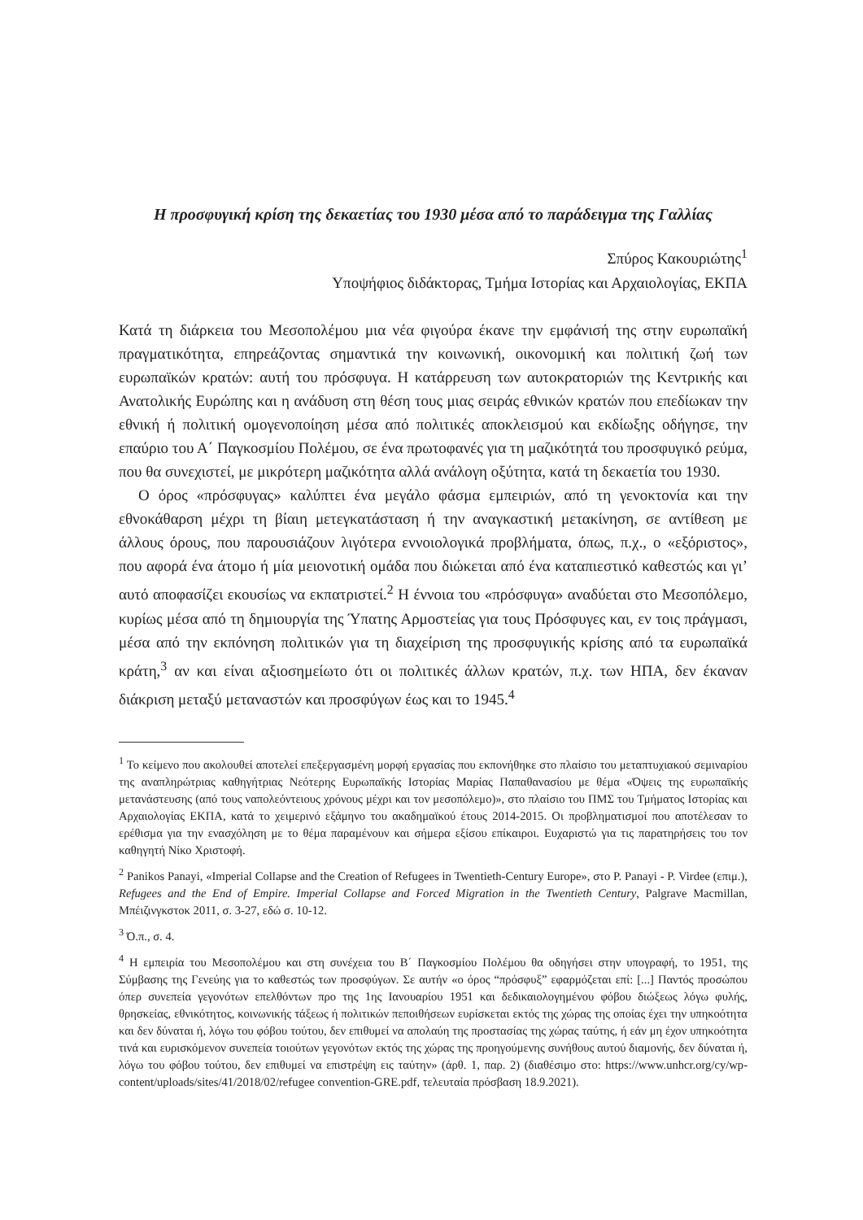Η προσφυγική κρίση της δεκαετίας του 1930 μέσα από το παράδειγμα της Γαλλίας
Σπύρος Κακουριώτης<sup>1</sup>
Υποψήφιος διδάκτορας, Τμήμα Ιστορίας και Αρχαιολογίας, ΕΚΠΑ
Κατά τη διάρκεια του Μεσοπολέμου μια νέα φιγούρα έκανε την εμφάνισή της στην ευρωπαϊκή πραγματικότητα, επηρεάζοντας σημαντικά την κοινωνική, οικονομική και πολιτική ζωή των ευρωπαϊκών κρατών: αυτή του πρόσφυγα. Η κατάρρευση των αυτοκρατοριών της Κεντρικής και Ανατολικής Ευρώπης και η ανάδυση στη θέση τους μιας σειράς εθνικών κρατών που επεδίωκαν την εθνική ή πολιτική ομογενοποίηση μέσα από πολιτικές αποκλεισμού και εκδίωξης οδήγησε, την επαύριο του Α΄ Παγκοσμίου Πολέμου, σε ένα πρωτοφανές για τη μαζικότητά του προσφυγικό ρεύμα, που θα συνεχιστεί, με μικρότερη μαζικότητα αλλά ανάλογη οξύτητα, κατά τη δεκαετία του 1930.
Ο όρος «πρόσφυγας» καλύπτει ένα μεγάλο φάσμα εμπειριών, από τη γενοκτονία και την εθνοκάθαρση μέχρι τη βίαιη μετεγκατάσταση ή την αναγκαστική μετακίνηση, σε αντίθεση με άλλους όρους, που παρουσιάζουν λιγότερα εννοιολογικά προβλήματα, όπως, π.χ., ο «εξόριστος», που αφορά ένα άτομο ή μία μειονοτική ομάδα που διώκεται από ένα καταπιεστικό καθεστώς και γι’ αυτό αποφασίζει εκουσίως να εκπατριστεί.<sup>2</sup> Η έννοια του «πρόσφυγα» αναδύεται στο Μεσοπόλεμο, κυρίως μέσα από τη δημιουργία της Ύπατης Αρμοστείας για τους Πρόσφυγες και, εν τοις πράγμασι, μέσα από την εκπόνηση πολιτικών για τη διαχείριση της προσφυγικής κρίσης από τα ευρωπαϊκά κράτη,<sup>3</sup> αν και είναι αξιοσημείωτο ότι οι πολιτικές άλλων κρατών, π.χ. των ΗΠΑ, δεν έκαναν διάκριση μεταξύ μεταναστών και προσφύγων έως και το 1945.<sup>4</sup>
<sup>1</sup> Το κείμενο που ακολουθεί αποτελεί επεξεργασμένη μορφή εργασίας που εκπονήθηκε στο πλαίσιο του μεταπτυχιακού σεμιναρίου της αναπληρώτριας καθηγήτριας Νεότερης Ευρωπαϊκής Ιστορίας Μαρίας Παπαθανασίου με θέμα «Όψεις της ευρωπαϊκής μετανάστευσης (από τους ναπολεόντειους χρόνους μέχρι και τον μεσοπόλεμο)», στο πλαίσιο του ΠΜΣ του Τμήματος Ιστορίας και Αρχαιολογίας ΕΚΠΑ, κατά το χειμερινό εξάμηνο του ακαδημαϊκού έτους 2014-2015. Οι προβληματισμοί που αποτέλεσαν το ερέθισμα για την ενασχόληση με το θέμα παραμένουν και σήμερα εξίσου επίκαιροι. Ευχαριστώ για τις παρατηρήσεις του τον καθηγητή Νίκο Χριστοφή.
<sup>2</sup> Panikos Panayi, «Imperial Collapse and the Creation of Refugees in Twentieth-Century Europe», στο P. Panayi - P. Virdee (επιμ.), Refugees and the End of Empire. Imperial Collapse and Forced Migration in the Twentieth Century, Palgrave Macmillan, Μπέιζινγκστοκ 2011, σ. 3-27, εδώ σ. 10-12.
<sup>3</sup> Ό.π., σ. 4.
<sup>4</sup> Η εμπειρία του Μεσοπολέμου και στη συνέχεια του Β΄ Παγκοσμίου Πολέμου θα οδηγήσει στην υπογραφή, το 1951, της Σύμβασης της Γενεύης για το καθεστώς των προσφύγων. Σε αυτήν «ο όρος “πρόσφυξ” εφαρμόζεται επί: [...] Παντός προσώπου όπερ συνεπεία γεγονότων επελθόντων προ της 1ης Ιανουαρίου 1951 και δεδικαιολογημένου φόβου διώξεως λόγω φυλής, θρησκείας, εθνικότητος, κοινωνικής τάξεως ή πολιτικών πεποιθήσεων ευρίσκεται εκτός της χώρας της οποίας έχει την υπηκοότητα και δεν δύναται ή, λόγω του φόβου τούτου, δεν επιθυμεί να απολαύη της προστασίας της χώρας ταύτης, ή εάν μη έχον υπηκοότητα τινά και ευρισκόμενον συνεπεία τοιούτων γεγονότων εκτός της χώρας της προηγούμενης συνήθους αυτού διαμονής, δεν δύναται ή, λόγω του φόβου τούτου, δεν επιθυμεί να επιστρέψη εις ταύτην» (άρθ. 1, παρ. 2) (διαθέσιμο στο: https://www.unhcr.org/cy/wp-content/uploads/sites/41/2018/02/refugee convention-GRE.pdf, τελευταία πρόσβαση 18.9.2021).